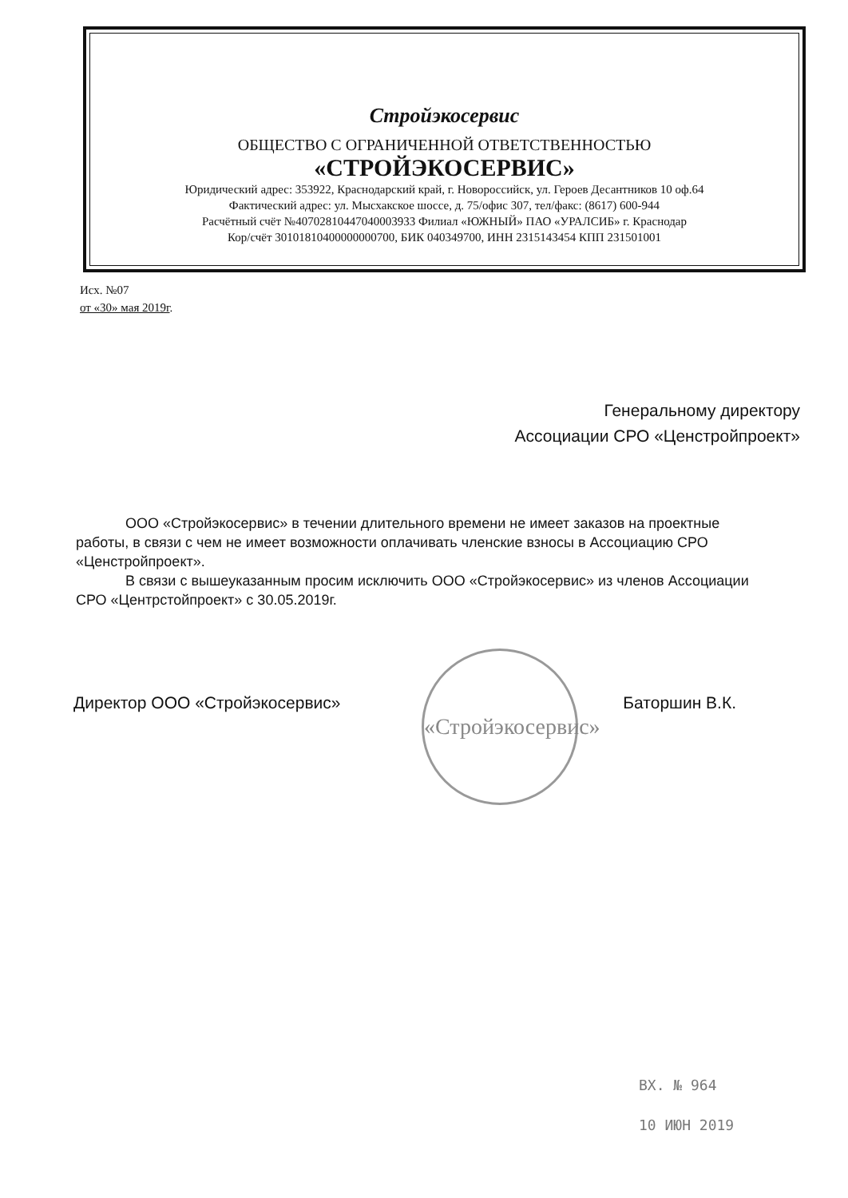Стройэкосервис
ОБЩЕСТВО С ОГРАНИЧЕННОЙ ОТВЕТСТВЕННОСТЬЮ
«СТРОЙЭКОСЕРВИС»
Юридический адрес: 353922, Краснодарский край, г. Новороссийск, ул. Героев Десантников 10 оф.64
Фактический адрес: ул. Мысхакское шоссе, д. 75/офис 307, тел/факс: (8617) 600-944
Расчётный счёт №40702810447040003933 Филиал «ЮЖНЫЙ» ПАО «УРАЛСИБ» г. Краснодар
Кор/счёт 30101810400000000700, БИК 040349700, ИНН 2315143454 КПП 231501001
Исх. №07
от «30» мая 2019г.
Генеральному директору
Ассоциации СРО «Ценстройпроект»
ООО «Стройэкосервис» в течении длительного времени не имеет заказов на проектные работы, в связи с чем не имеет возможности оплачивать членские взносы в Ассоциацию СРО «Ценстройпроект».
В связи с вышеуказанным просим исключить ООО «Стройэкосервис» из членов Ассоциации СРО «Центрстойпроект» с 30.05.2019г.
«Стройэкосервис»
Директор ООО «Стройэкосервис» Баторшин В.К.
ВХ. № 964
10 ИЮН 2019